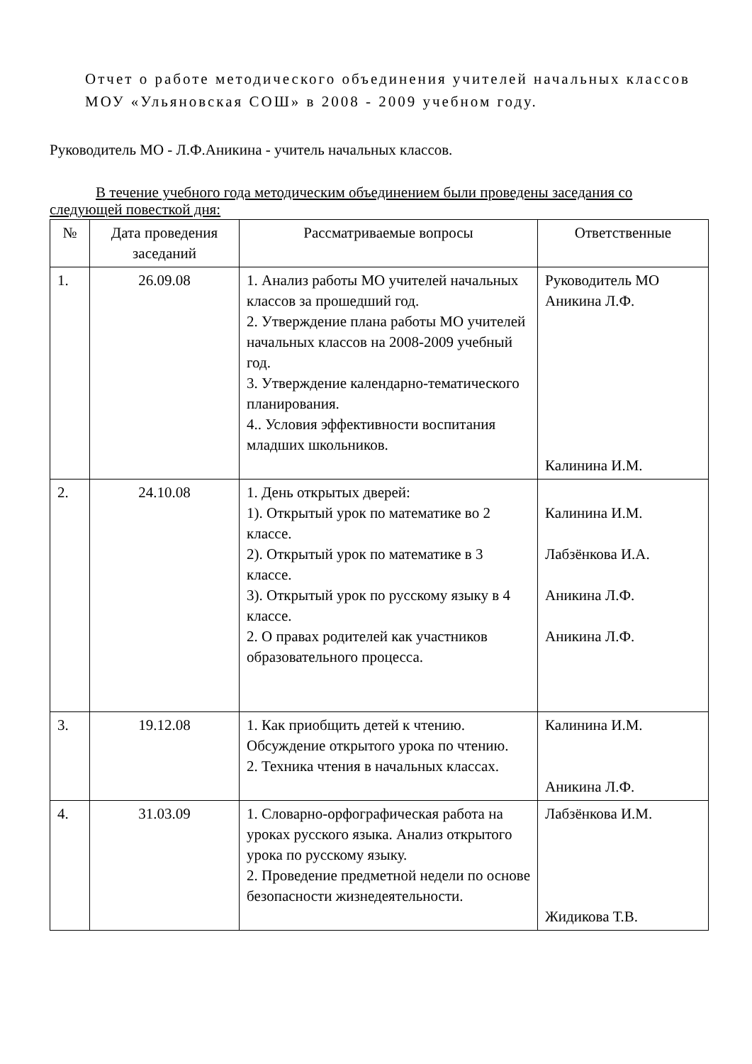Отчет о работе методического объединения учителей начальных классов МОУ «Ульяновская СОШ» в 2008 - 2009 учебном году.
Руководитель МО - Л.Ф.Аникина - учитель начальных классов.
В течение учебного года методическим объединением были проведены заседания со следующей повесткой дня:
| № | Дата проведения заседаний | Рассматриваемые вопросы | Ответственные |
| --- | --- | --- | --- |
| 1. | 26.09.08 | 1. Анализ работы МО учителей начальных классов за прошедший год. 2. Утверждение плана работы МО учителей начальных классов на 2008-2009 учебный год. 3. Утверждение календарно-тематического планирования. 4.. Условия эффективности воспитания младших школьников. | Руководитель МО Аникина Л.Ф. Калинина И.М. |
| 2. | 24.10.08 | 1. День открытых дверей: 1). Открытый урок по математике во 2 классе. 2). Открытый урок по математике в 3 классе. 3). Открытый урок по русскому языку в 4 классе. 2. О правах родителей как участников образовательного процесса. | Калинина И.М. Лабзёнкова И.А. Аникина Л.Ф. Аникина Л.Ф. |
| 3. | 19.12.08 | 1. Как приобщить детей к чтению. Обсуждение открытого урока по чтению. 2. Техника чтения в начальных классах. | Калинина И.М. Аникина Л.Ф. |
| 4. | 31.03.09 | 1. Словарно-орфографическая работа на уроках русского языка. Анализ открытого урока по русскому языку. 2. Проведение предметной недели по основе безопасности жизнедеятельности. | Лабзёнкова И.М. Жидикова Т.В. |